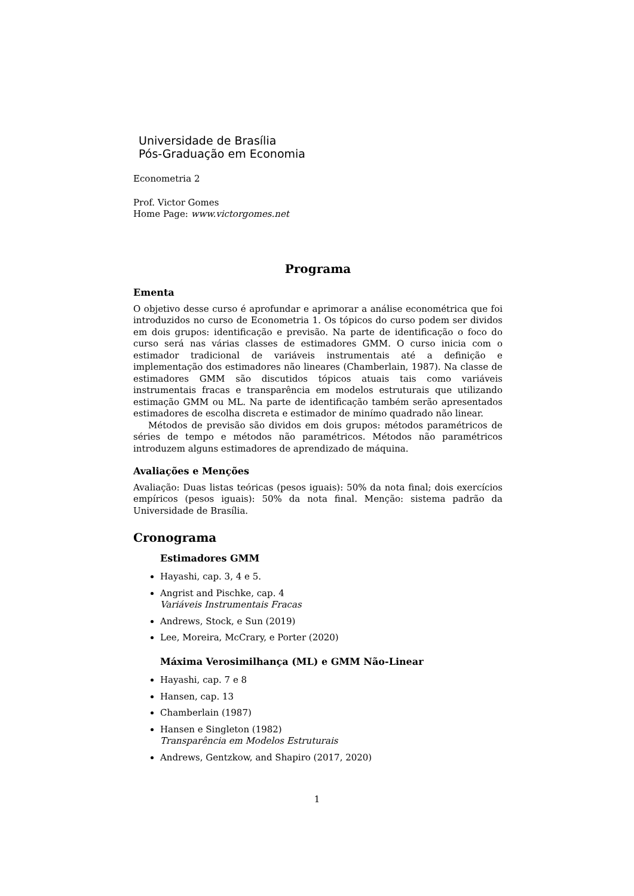Universidade de Brasília
Pós-Graduação em Economia
Econometria 2
Prof. Victor Gomes
Home Page: www.victorgomes.net
Programa
Ementa
O objetivo desse curso é aprofundar e aprimorar a análise econométrica que foi introduzidos no curso de Econometria 1. Os tópicos do curso podem ser dividos em dois grupos: identificação e previsão. Na parte de identificação o foco do curso será nas várias classes de estimadores GMM. O curso inicia com o estimador tradicional de variáveis instrumentais até a definição e implementação dos estimadores não lineares (Chamberlain, 1987). Na classe de estimadores GMM são discutidos tópicos atuais tais como variáveis instrumentais fracas e transparência em modelos estruturais que utilizando estimação GMM ou ML. Na parte de identificação também serão apresentados estimadores de escolha discreta e estimador de minímo quadrado não linear.
Métodos de previsão são dividos em dois grupos: métodos paramétricos de séries de tempo e métodos não paramétricos. Métodos não paramétricos introduzem alguns estimadores de aprendizado de máquina.
Avaliações e Menções
Avaliação: Duas listas teóricas (pesos iguais): 50% da nota final; dois exercícios empíricos (pesos iguais): 50% da nota final. Menção: sistema padrão da Universidade de Brasília.
Cronograma
Estimadores GMM
Hayashi, cap. 3, 4 e 5.
Angrist and Pischke, cap. 4
Variáveis Instrumentais Fracas
Andrews, Stock, e Sun (2019)
Lee, Moreira, McCrary, e Porter (2020)
Máxima Verosimilhança (ML) e GMM Não-Linear
Hayashi, cap. 7 e 8
Hansen, cap. 13
Chamberlain (1987)
Hansen e Singleton (1982)
Transparência em Modelos Estruturais
Andrews, Gentzkow, and Shapiro (2017, 2020)
1